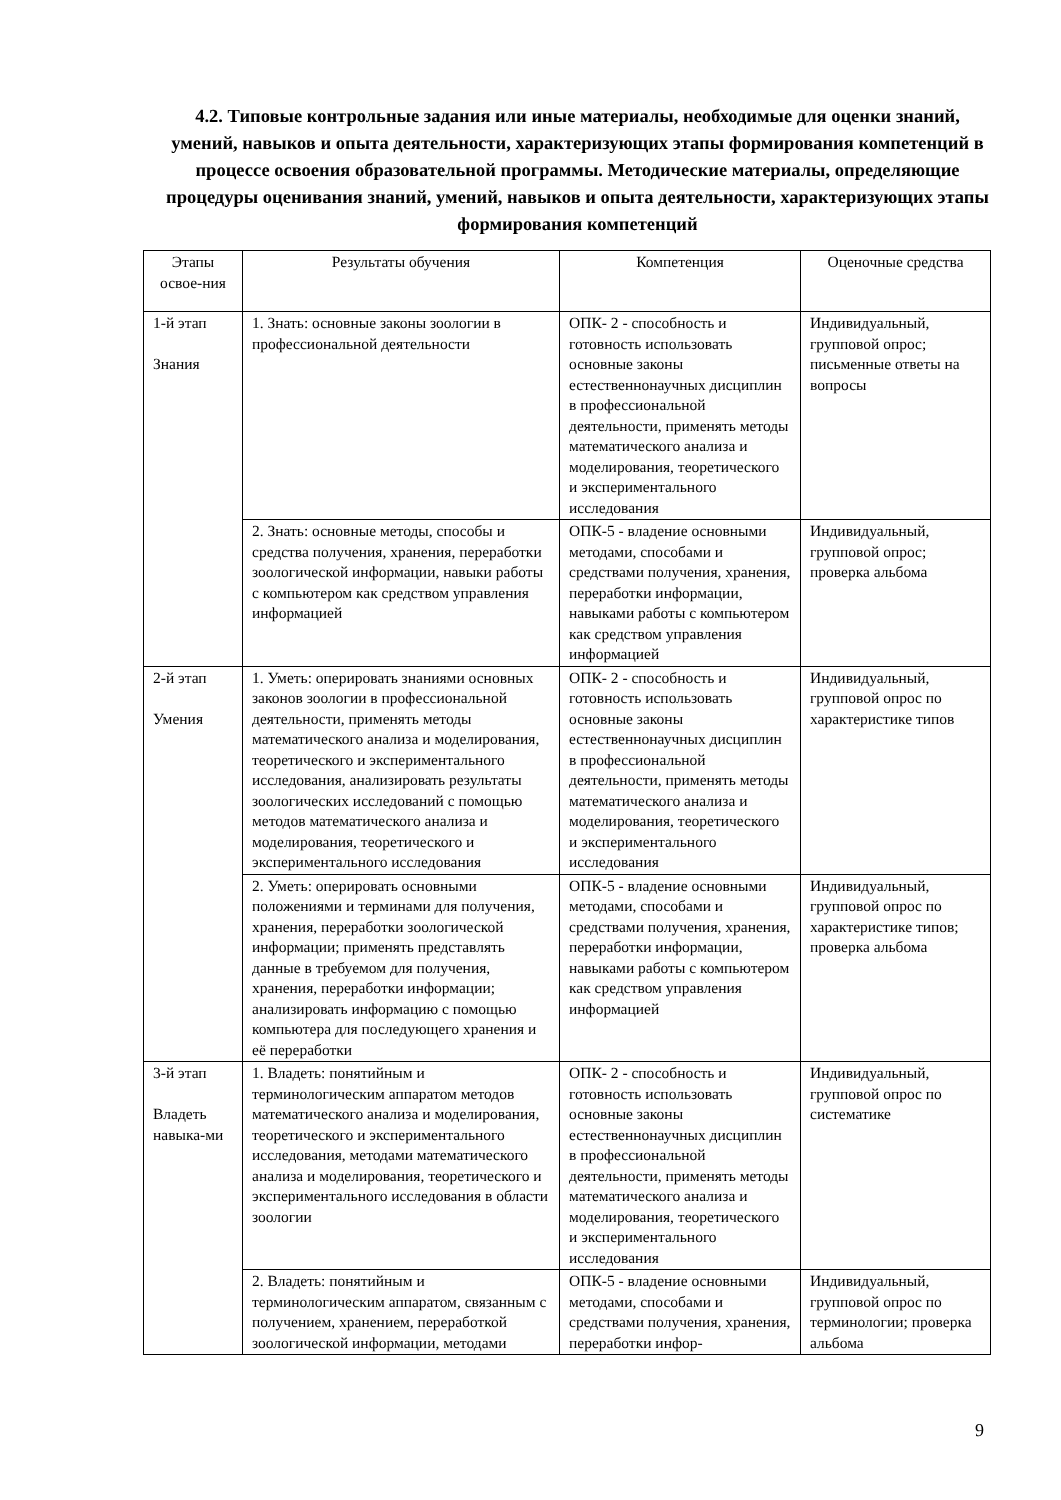4.2. Типовые контрольные задания или иные материалы, необходимые для оценки знаний, умений, навыков и опыта деятельности, характеризующих этапы формирования компетенций в процессе освоения образовательной программы. Методические материалы, определяющие процедуры оценивания знаний, умений, навыков и опыта деятельности, характеризующих этапы формирования компетенций
| Этапы освое-ния | Результаты обучения | Компетенция | Оценочные средства |
| --- | --- | --- | --- |
| 1-й этап Знания | 1. Знать: основные законы зоологии в профессиональной деятельности | ОПК- 2 - способность и готовность использовать основные законы естественнонаучных дисциплин в профессиональной деятельности, применять методы математического анализа и моделирования, теоретического и экспериментального исследования | Индивидуальный, групповой опрос; письменные ответы на вопросы |
| | 2. Знать: основные методы, способы и средства получения, хранения, переработки зоологической информации, навыки работы с компьютером как средством управления информацией | ОПК-5 - владение основными методами, способами и средствами получения, хранения, переработки информации, навыками работы с компьютером как средством управления информацией | Индивидуальный, групповой опрос; проверка альбома |
| 2-й этап Умения | 1. Уметь: оперировать знаниями основных законов зоологии в профессиональной деятельности, применять методы математического анализа и моделирования, теоретического и экспериментального исследования, анализировать результаты зоологических исследований с помощью методов математического анализа и моделирования, теоретического и экспериментального исследования | ОПК- 2 - способность и готовность использовать основные законы естественнонаучных дисциплин в профессиональной деятельности, применять методы математического анализа и моделирования, теоретического и экспериментального исследования | Индивидуальный, групповой опрос по характеристике типов |
| | 2. Уметь: оперировать основными положениями и терминами для получения, хранения, переработки зоологической информации; применять представлять данные в требуемом для получения, хранения, переработки информации; анализировать информацию с помощью компьютера для последующего хранения и её переработки | ОПК-5 - владение основными методами, способами и средствами получения, хранения, переработки информации, навыками работы с компьютером как средством управления информацией | Индивидуальный, групповой опрос по характеристике типов; проверка альбома |
| 3-й этап Владеть навыка-ми | 1. Владеть: понятийным и терминологическим аппаратом методов математического анализа и моделирования, теоретического и экспериментального исследования, методами математического анализа и моделирования, теоретического и экспериментального исследования в области зоологии | ОПК- 2 - способность и готовность использовать основные законы естественнонаучных дисциплин в профессиональной деятельности, применять методы математического анализа и моделирования, теоретического и экспериментального исследования | Индивидуальный, групповой опрос по систематике |
| | 2. Владеть: понятийным и терминологическим аппаратом, связанным с получением, хранением, переработкой зоологической информации, методами | ОПК-5 - владение основными методами, способами и средствами получения, хранения, переработки инфор- | Индивидуальный, групповой опрос по терминологии; проверка альбома |
9